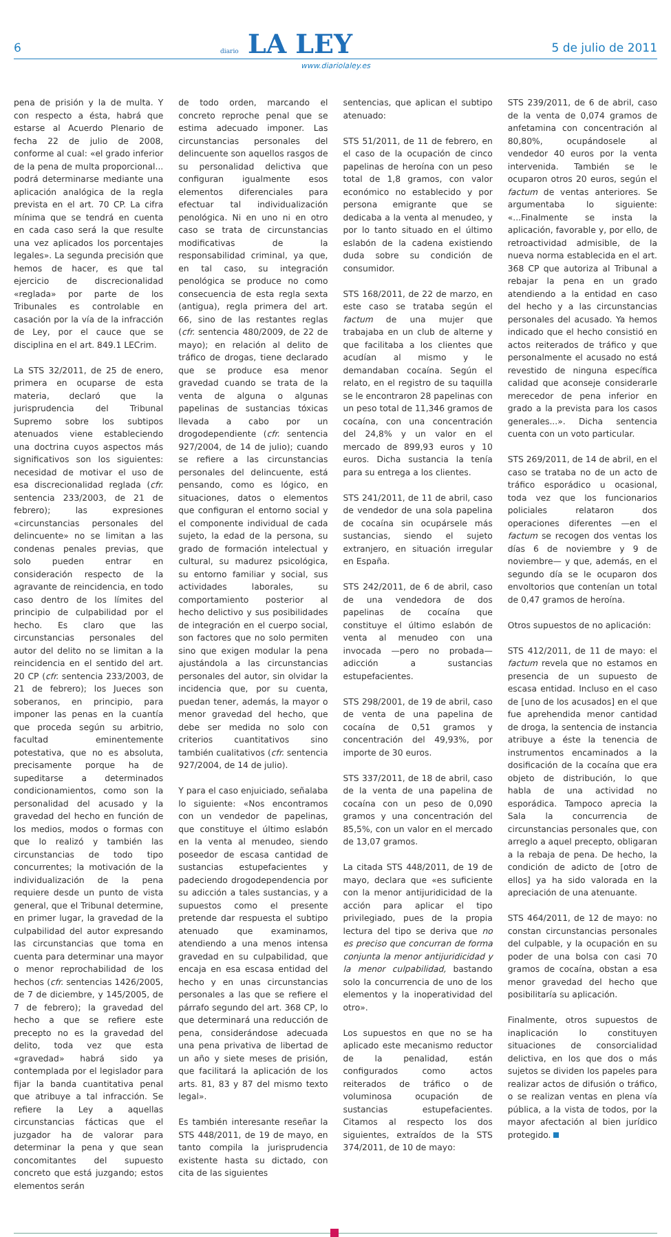6
diario LA LEY
5 de julio de 2011
www.diariolaley.es
pena de prisión y la de multa. Y con respecto a ésta, habrá que estarse al Acuerdo Plenario de fecha 22 de julio de 2008, conforme al cual: «el grado inferior de la pena de multa proporcional... podrá determinarse mediante una aplicación analógica de la regla prevista en el art. 70 CP. La cifra mínima que se tendrá en cuenta en cada caso será la que resulte una vez aplicados los porcentajes legales». La segunda precisión que hemos de hacer, es que tal ejercicio de discrecionalidad «reglada» por parte de los Tribunales es controlable en casación por la vía de la infracción de Ley, por el cauce que se disciplina en el art. 849.1 LECrim.
La STS 32/2011, de 25 de enero, primera en ocuparse de esta materia, declaró que la jurisprudencia del Tribunal Supremo sobre los subtipos atenuados viene estableciendo una doctrina cuyos aspectos más significativos son los siguientes: necesidad de motivar el uso de esa discrecionalidad reglada (cfr. sentencia 233/2003, de 21 de febrero); las expresiones «circunstancias personales del delincuente» no se limitan a las condenas penales previas, que solo pueden entrar en consideración respecto de la agravante de reincidencia, en todo caso dentro de los límites del principio de culpabilidad por el hecho. Es claro que las circunstancias personales del autor del delito no se limitan a la reincidencia en el sentido del art. 20 CP (cfr. sentencia 233/2003, de 21 de febrero); los Jueces son soberanos, en principio, para imponer las penas en la cuantía que proceda según su arbitrio, facultad eminentemente potestativa, que no es absoluta, precisamente porque ha de supeditarse a determinados condicionamientos, como son la personalidad del acusado y la gravedad del hecho en función de los medios, modos o formas con que lo realizó y también las circunstancias de todo tipo concurrentes; la motivación de la individualización de la pena requiere desde un punto de vista general, que el Tribunal determine, en primer lugar, la gravedad de la culpabilidad del autor expresando las circunstancias que toma en cuenta para determinar una mayor o menor reprochabilidad de los hechos (cfr. sentencias 1426/2005, de 7 de diciembre, y 145/2005, de 7 de febrero); la gravedad del hecho a que se refiere este precepto no es la gravedad del delito, toda vez que esta «gravedad» habrá sido ya contemplada por el legislador para fijar la banda cuantitativa penal que atribuye a tal infracción. Se refiere la Ley a aquellas circunstancias fácticas que el juzgador ha de valorar para determinar la pena y que sean concomitantes del supuesto concreto que está juzgando; estos elementos serán
de todo orden, marcando el concreto reproche penal que se estima adecuado imponer. Las circunstancias personales del delincuente son aquellos rasgos de su personalidad delictiva que configuran igualmente esos elementos diferenciales para efectuar tal individualización penológica. Ni en uno ni en otro caso se trata de circunstancias modificativas de la responsabilidad criminal, ya que, en tal caso, su integración penológica se produce no como consecuencia de esta regla sexta (antigua), regla primera del art. 66, sino de las restantes reglas (cfr. sentencia 480/2009, de 22 de mayo); en relación al delito de tráfico de drogas, tiene declarado que se produce esa menor gravedad cuando se trata de la venta de alguna o algunas papelinas de sustancias tóxicas llevada a cabo por un drogodependiente (cfr. sentencia 927/2004, de 14 de julio); cuando se refiere a las circunstancias personales del delincuente, está pensando, como es lógico, en situaciones, datos o elementos que configuran el entorno social y el componente individual de cada sujeto, la edad de la persona, su grado de formación intelectual y cultural, su madurez psicológica, su entorno familiar y social, sus actividades laborales, su comportamiento posterior al hecho delictivo y sus posibilidades de integración en el cuerpo social, son factores que no solo permiten sino que exigen modular la pena ajustándola a las circunstancias personales del autor, sin olvidar la incidencia que, por su cuenta, puedan tener, además, la mayor o menor gravedad del hecho, que debe ser medida no solo con criterios cuantitativos sino también cualitativos (cfr. sentencia 927/2004, de 14 de julio).
Y para el caso enjuiciado, señalaba lo siguiente: «Nos encontramos con un vendedor de papelinas, que constituye el último eslabón en la venta al menudeo, siendo poseedor de escasa cantidad de sustancias estupefacientes y padeciendo drogodependencia por su adicción a tales sustancias, y a supuestos como el presente pretende dar respuesta el subtipo atenuado que examinamos, atendiendo a una menos intensa gravedad en su culpabilidad, que encaja en esa escasa entidad del hecho y en unas circunstancias personales a las que se refiere el párrafo segundo del art. 368 CP, lo que determinará una reducción de pena, considerándose adecuada una pena privativa de libertad de un año y siete meses de prisión, que facilitará la aplicación de los arts. 81, 83 y 87 del mismo texto legal».
Es también interesante reseñar la STS 448/2011, de 19 de mayo, en tanto compila la jurisprudencia existente hasta su dictado, con cita de las siguientes
sentencias, que aplican el subtipo atenuado:
STS 51/2011, de 11 de febrero, en el caso de la ocupación de cinco papelinas de heroína con un peso total de 1,8 gramos, con valor económico no establecido y por persona emigrante que se dedicaba a la venta al menudeo, y por lo tanto situado en el último eslabón de la cadena existiendo duda sobre su condición de consumidor.
STS 168/2011, de 22 de marzo, en este caso se trataba según el factum de una mujer que trabajaba en un club de alterne y que facilitaba a los clientes que acudían al mismo y le demandaban cocaína. Según el relato, en el registro de su taquilla se le encontraron 28 papelinas con un peso total de 11,346 gramos de cocaína, con una concentración del 24,8% y un valor en el mercado de 899,93 euros y 10 euros. Dicha sustancia la tenía para su entrega a los clientes.
STS 241/2011, de 11 de abril, caso de vendedor de una sola papelina de cocaína sin ocupársele más sustancias, siendo el sujeto extranjero, en situación irregular en España.
STS 242/2011, de 6 de abril, caso de una vendedora de dos papelinas de cocaína que constituye el último eslabón de venta al menudeo con una invocada —pero no probada— adicción a sustancias estupefacientes.
STS 298/2001, de 19 de abril, caso de venta de una papelina de cocaína de 0,51 gramos y concentración del 49,93%, por importe de 30 euros.
STS 337/2011, de 18 de abril, caso de la venta de una papelina de cocaína con un peso de 0,090 gramos y una concentración del 85,5%, con un valor en el mercado de 13,07 gramos.
La citada STS 448/2011, de 19 de mayo, declara que «es suficiente con la menor antijuridicidad de la acción para aplicar el tipo privilegiado, pues de la propia lectura del tipo se deriva que no es preciso que concurran de forma conjunta la menor antijuridicidad y la menor culpabilidad, bastando solo la concurrencia de uno de los elementos y la inoperatividad del otro».
Los supuestos en que no se ha aplicado este mecanismo reductor de la penalidad, están configurados como actos reiterados de tráfico o de voluminosa ocupación de sustancias estupefacientes. Citamos al respecto los dos siguientes, extraídos de la STS 374/2011, de 10 de mayo:
STS 239/2011, de 6 de abril, caso de la venta de 0,074 gramos de anfetamina con concentración al 80,80%, ocupándosele al vendedor 40 euros por la venta intervenida. También se le ocuparon otros 20 euros, según el factum de ventas anteriores. Se argumentaba lo siguiente: «...Finalmente se insta la aplicación, favorable y, por ello, de retroactividad admisible, de la nueva norma establecida en el art. 368 CP que autoriza al Tribunal a rebajar la pena en un grado atendiendo a la entidad en caso del hecho y a las circunstancias personales del acusado. Ya hemos indicado que el hecho consistió en actos reiterados de tráfico y que personalmente el acusado no está revestido de ninguna específica calidad que aconseje considerarle merecedor de pena inferior en grado a la prevista para los casos generales...». Dicha sentencia cuenta con un voto particular.
STS 269/2011, de 14 de abril, en el caso se trataba no de un acto de tráfico esporádico u ocasional, toda vez que los funcionarios policiales relataron dos operaciones diferentes —en el factum se recogen dos ventas los días 6 de noviembre y 9 de noviembre— y que, además, en el segundo día se le ocuparon dos envoltorios que contenían un total de 0,47 gramos de heroína.
Otros supuestos de no aplicación:
STS 412/2011, de 11 de mayo: el factum revela que no estamos en presencia de un supuesto de escasa entidad. Incluso en el caso de [uno de los acusados] en el que fue aprehendida menor cantidad de droga, la sentencia de instancia atribuye a éste la tenencia de instrumentos encaminados a la dosificación de la cocaína que era objeto de distribución, lo que habla de una actividad no esporádica. Tampoco aprecia la Sala la concurrencia de circunstancias personales que, con arreglo a aquel precepto, obligaran a la rebaja de pena. De hecho, la condición de adicto de [otro de ellos] ya ha sido valorada en la apreciación de una atenuante.
STS 464/2011, de 12 de mayo: no constan circunstancias personales del culpable, y la ocupación en su poder de una bolsa con casi 70 gramos de cocaína, obstan a esa menor gravedad del hecho que posibilitaría su aplicación.
Finalmente, otros supuestos de inaplicación lo constituyen situaciones de consorcialidad delictiva, en los que dos o más sujetos se dividen los papeles para realizar actos de difusión o tráfico, o se realizan ventas en plena vía pública, a la vista de todos, por la mayor afectación al bien jurídico protegido.